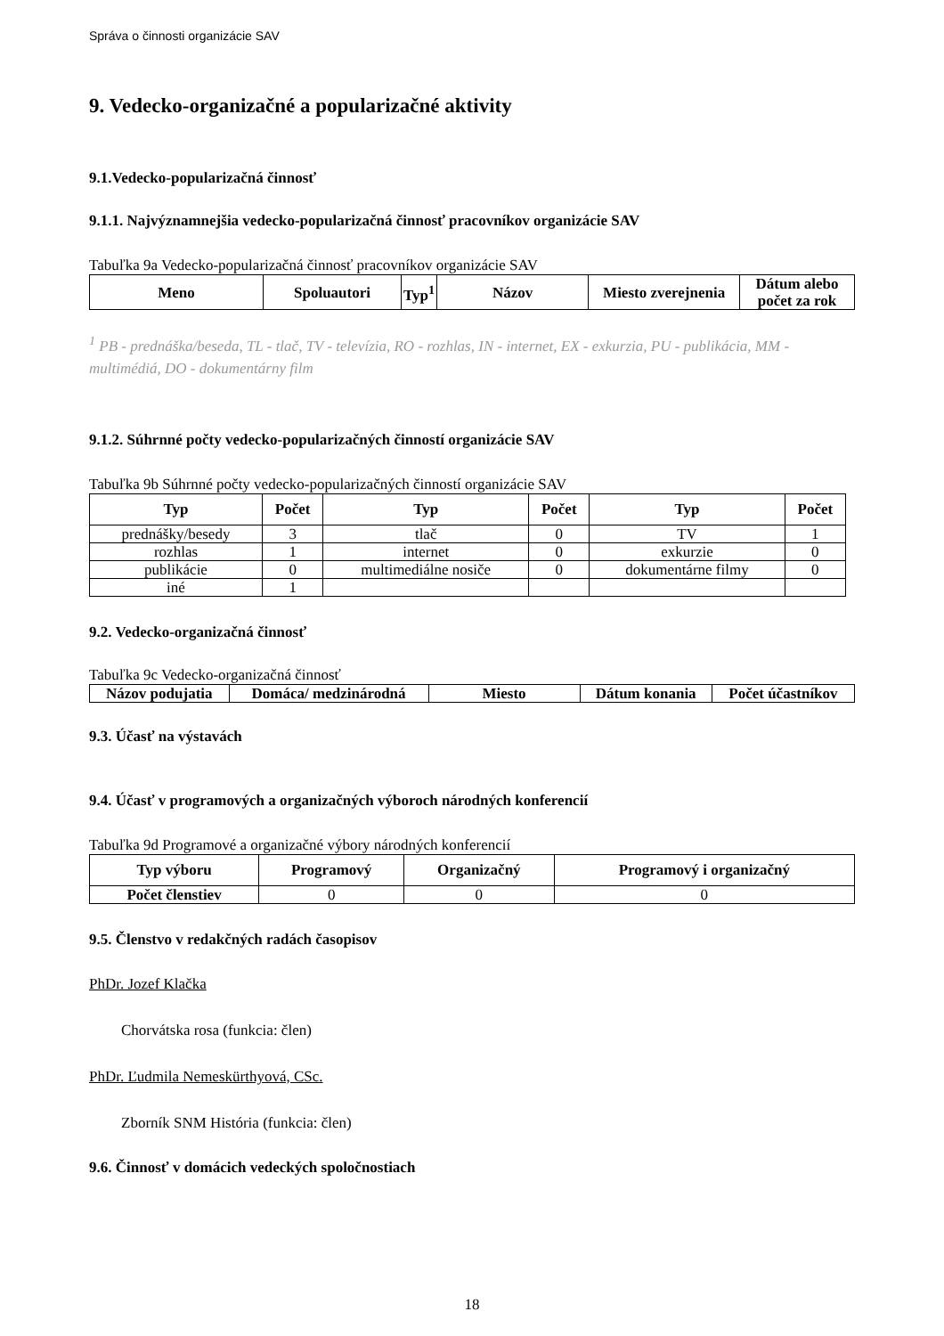Správa o činnosti organizácie SAV
9. Vedecko-organizačné a popularizačné aktivity
9.1.Vedecko-popularizačná činnosť
9.1.1. Najvýznamnejšia vedecko-popularizačná činnosť pracovníkov organizácie SAV
Tabuľka 9a Vedecko-popularizačná činnosť pracovníkov organizácie SAV
| Meno | Spoluautori | Typ<sup>1</sup> | Názov | Miesto zverejnenia | Dátum alebo počet za rok |
| --- | --- | --- | --- | --- | --- |
<sup>1</sup> PB - prednáška/beseda, TL - tlač, TV - televízia, RO - rozhlas, IN - internet, EX - exkurzia, PU - publikácia, MM - multimédiá, DO - dokumentárny film
9.1.2. Súhrnné počty vedecko-popularizačných činností organizácie SAV
Tabuľka 9b Súhrnné počty vedecko-popularizačných činností organizácie SAV
| Typ | Počet | Typ | Počet | Typ | Počet |
| --- | --- | --- | --- | --- | --- |
| prednášky/besedy | 3 | tlač | 0 | TV | 1 |
| rozhlas | 1 | internet | 0 | exkurzie | 0 |
| publikácie | 0 | multimediálne nosiče | 0 | dokumentárne filmy | 0 |
| iné | 1 | | | | |
9.2. Vedecko-organizačná činnosť
Tabuľka 9c Vedecko-organizačná činnosť
| Názov podujatia | Domáca/ medzinárodná | Miesto | Dátum konania | Počet účastníkov |
| --- | --- | --- | --- | --- |
9.3. Účasť na výstavách
9.4. Účasť v programových a organizačných výboroch národných konferencií
Tabuľka 9d Programové a organizačné výbory národných konferencií
| Typ výboru | Programový | Organizačný | Programový i organizačný |
| --- | --- | --- | --- |
| Počet členstiev | 0 | 0 | 0 |
9.5. Členstvo v redakčných radách časopisov
PhDr. Jozef Klačka
Chorvátska rosa (funkcia: člen)
PhDr. Ľudmila Nemeskürthyová, CSc.
Zborník SNM História (funkcia: člen)
9.6. Činnosť v domácich vedeckých spoločnostiach
18